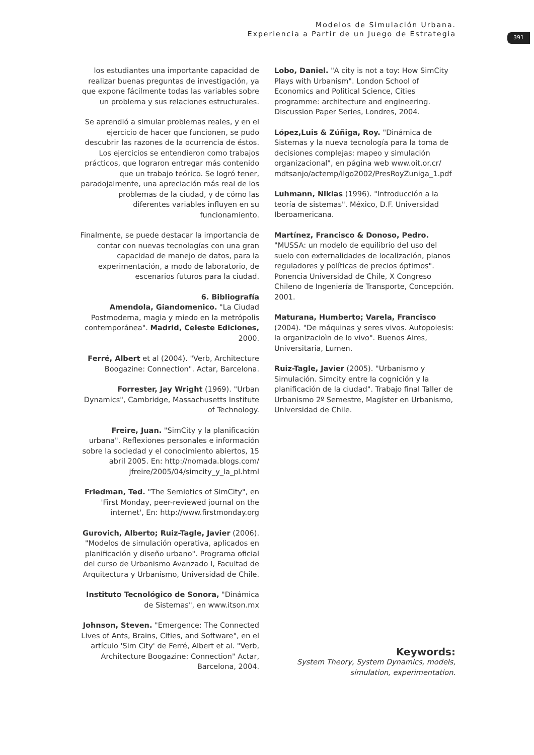Modelos de Simulación Urbana.
Experiencia a Partir de un Juego de Estrategia
391
los estudiantes una importante capacidad de realizar buenas preguntas de investigación, ya que expone fácilmente todas las variables sobre un problema y sus relaciones estructurales.
Se aprendió a simular problemas reales, y en el ejercicio de hacer que funcionen, se pudo descubrir las razones de la ocurrencia de éstos. Los ejercicios se entendieron como trabajos prácticos, que lograron entregar más contenido que un trabajo teórico. Se logró tener, paradojalmente, una apreciación más real de los problemas de la ciudad, y de cómo las diferentes variables influyen en su funcionamiento.
Finalmente, se puede destacar la importancia de contar con nuevas tecnologías con una gran capacidad de manejo de datos, para la experimentación, a modo de laboratorio, de escenarios futuros para la ciudad.
6. Bibliografía
Amendola, Giandomenico. "La Ciudad Postmoderna, magia y miedo en la metrópolis contemporánea". Madrid, Celeste Ediciones, 2000.
Ferré, Albert et al (2004). "Verb, Architecture Boogazine: Connection". Actar, Barcelona.
Forrester, Jay Wright (1969). "Urban Dynamics", Cambridge, Massachusetts Institute of Technology.
Freire, Juan. "SimCity y la planificación urbana". Reflexiones personales e información sobre la sociedad y el conocimiento abiertos, 15 abril 2005. En: http://nomada.blogs.com/ jfreire/2005/04/simcity_y_la_pl.html
Friedman, Ted. "The Semiotics of SimCity", en 'First Monday, peer-reviewed journal on the internet', En: http://www.firstmonday.org
Gurovich, Alberto; Ruiz-Tagle, Javier (2006). "Modelos de simulación operativa, aplicados en planificación y diseño urbano". Programa oficial del curso de Urbanismo Avanzado I, Facultad de Arquitectura y Urbanismo, Universidad de Chile.
Instituto Tecnológico de Sonora, "Dinámica de Sistemas", en www.itson.mx
Johnson, Steven. "Emergence: The Connected Lives of Ants, Brains, Cities, and Software", en el artículo 'Sim City' de Ferré, Albert et al. "Verb, Architecture Boogazine: Connection" Actar, Barcelona, 2004.
Lobo, Daniel. "A city is not a toy: How SimCity Plays with Urbanism". London School of Economics and Political Science, Cities programme: architecture and engineering. Discussion Paper Series, Londres, 2004.
López,Luis & Zúñiga, Roy. "Dinámica de Sistemas y la nueva tecnología para la toma de decisiones complejas: mapeo y simulación organizacional", en página web www.oit.or.cr/ mdtsanjo/actemp/ilgo2002/PresRoyZuniga_1.pdf
Luhmann, Niklas (1996). "Introducción a la teoría de sistemas". México, D.F. Universidad Iberoamericana.
Martínez, Francisco & Donoso, Pedro. "MUSSA: un modelo de equilibrio del uso del suelo con externalidades de localización, planos reguladores y políticas de precios óptimos". Ponencia Universidad de Chile, X Congreso Chileno de Ingeniería de Transporte, Concepción. 2001.
Maturana, Humberto; Varela, Francisco (2004). "De máquinas y seres vivos. Autopoiesis: la organizacioìn de lo vivo". Buenos Aires, Universitaria, Lumen.
Ruiz-Tagle, Javier (2005). "Urbanismo y Simulación. Simcity entre la cognición y la planificación de la ciudad". Trabajo final Taller de Urbanismo 2º Semestre, Magíster en Urbanismo, Universidad de Chile.
Keywords:
System Theory, System Dynamics, models, simulation, experimentation.